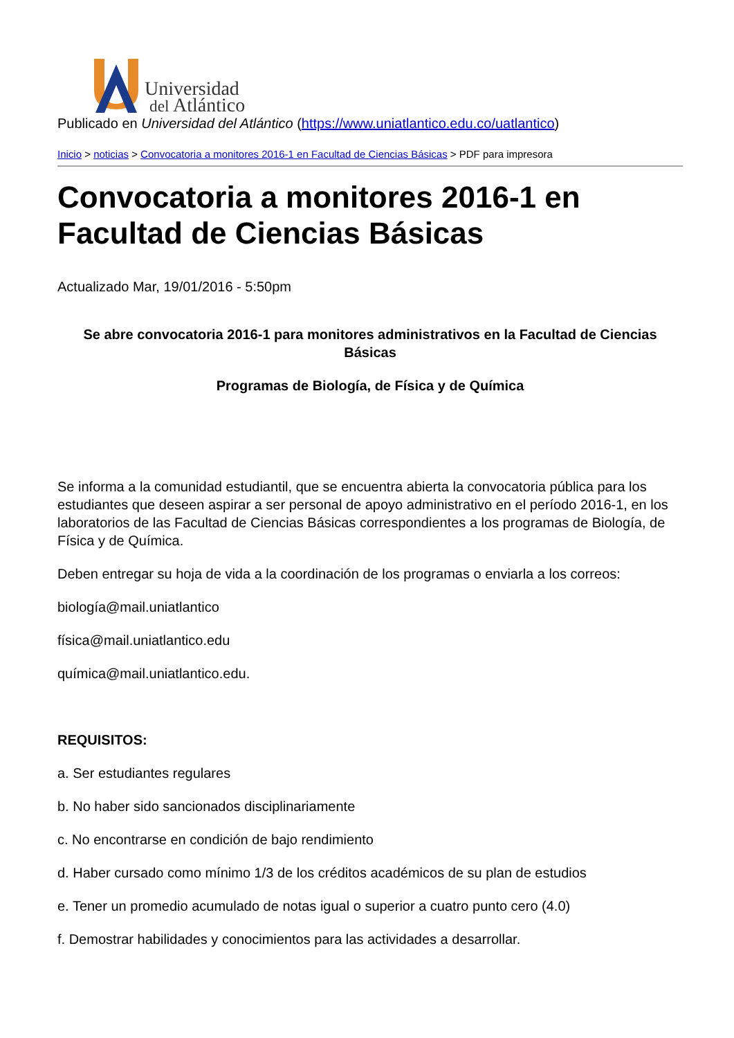Universidad
del Atlántico
Publicado en Universidad del Atlántico (https://www.uniatlantico.edu.co/uatlantico)
Inicio > noticias > Convocatoria a monitores 2016-1 en Facultad de Ciencias Básicas > PDF para impresora
Convocatoria a monitores 2016-1 en Facultad de Ciencias Básicas
Actualizado Mar, 19/01/2016 - 5:50pm
Se abre convocatoria 2016-1 para monitores administrativos en la Facultad de Ciencias Básicas
Programas de Biología, de Física y de Química
Se informa a la comunidad estudiantil, que se encuentra abierta la convocatoria pública para los estudiantes que deseen aspirar a ser personal de apoyo administrativo en el período 2016-1, en los laboratorios de las Facultad de Ciencias Básicas correspondientes a los programas de Biología, de Física y de Química.
Deben entregar su hoja de vida a la coordinación de los programas o enviarla a los correos:
biología@mail.uniatlantico
física@mail.uniatlantico.edu
química@mail.uniatlantico.edu.
REQUISITOS:
a. Ser estudiantes regulares
b. No haber sido sancionados disciplinariamente
c. No encontrarse en condición de bajo rendimiento
d. Haber cursado como mínimo 1/3 de los créditos académicos de su plan de estudios
e. Tener un promedio acumulado de notas igual o superior a cuatro punto cero (4.0)
f. Demostrar habilidades y conocimientos para las actividades a desarrollar.